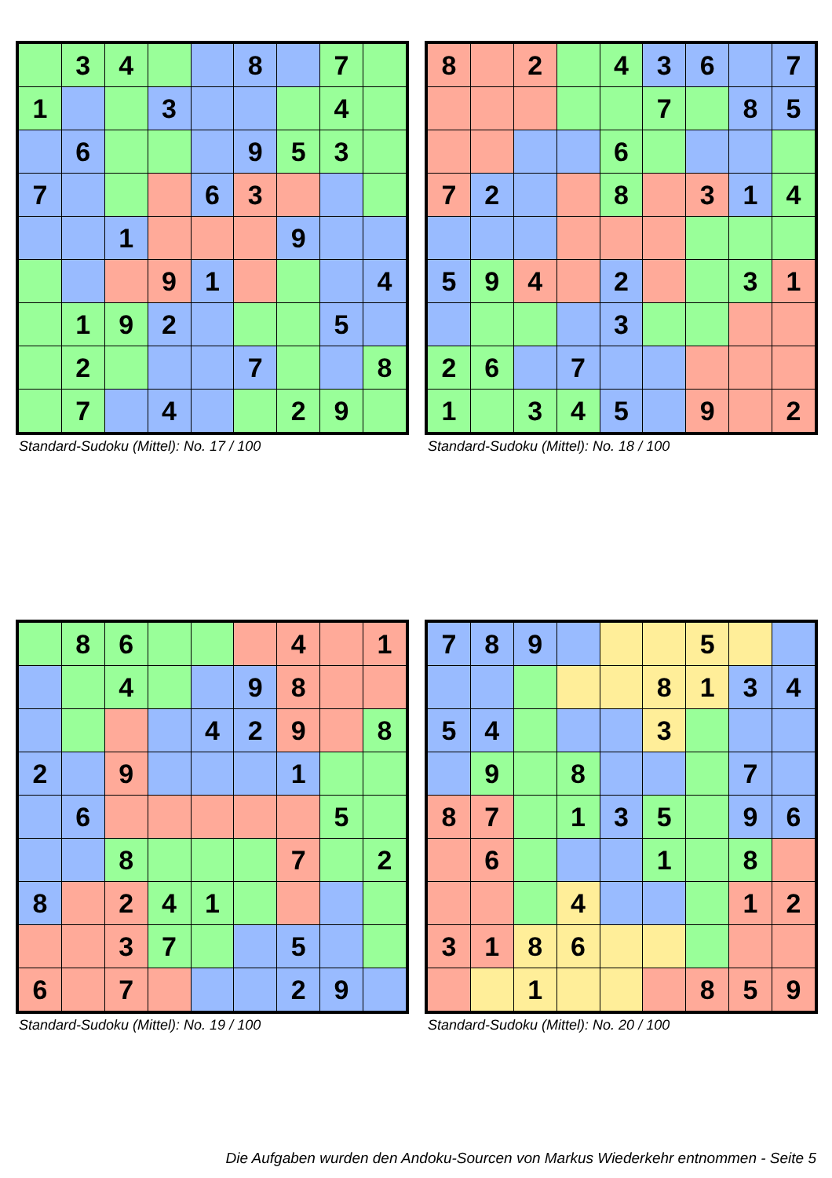| | 3 | 4 | | | 8 | | 7 | |
| 1 | | | 3 | | | | 4 | |
| | 6 | | | | 9 | 5 | 3 | |
| 7 | | | | 6 | 3 | | | |
| | | 1 | | | | 9 | | |
| | | | 9 | 1 | | | | 4 |
| | 1 | 9 | 2 | | | | 5 | |
| | 2 | | | | 7 | | | 8 |
| | 7 | | 4 | | | 2 | 9 | |
Standard-Sudoku (Mittel): No. 17 / 100
| 8 | | 2 | | 4 | 3 | 6 | | 7 |
| | | | | | 7 | | 8 | 5 |
| | | | | 6 | | | | |
| 7 | 2 | | | 8 | | 3 | 1 | 4 |
| 5 | 9 | 4 | | 2 | | | 3 | 1 |
| | | | | 3 | | | | |
| 2 | 6 | | 7 | | | | | |
| 1 | | 3 | 4 | 5 | | 9 | | 2 |
Standard-Sudoku (Mittel): No. 18 / 100
| | 8 | 6 | | | | 4 | | 1 |
| | | 4 | | | 9 | 8 | | |
| | | | | 4 | 2 | 9 | | 8 |
| 2 | | 9 | | | | 1 | | |
| | 6 | | | | | | 5 | |
| | | 8 | | | | 7 | | 2 |
| 8 | | 2 | 4 | 1 | | | | |
| | | 3 | 7 | | | 5 | | |
| 6 | | 7 | | | | 2 | 9 | |
Standard-Sudoku (Mittel): No. 19 / 100
| 7 | 8 | 9 | | | | 5 | | |
| | | | | | 8 | 1 | 3 | 4 |
| 5 | 4 | | | | 3 | | | |
| | 9 | | 8 | | | | 7 | |
| 8 | 7 | | 1 | 3 | 5 | | 9 | 6 |
| | 6 | | | | 1 | | 8 | |
| | | | 4 | | | | 1 | 2 |
| 3 | 1 | 8 | 6 | | | | | |
| | | 1 | | | | 8 | 5 | 9 |
Standard-Sudoku (Mittel): No. 20 / 100
Die Aufgaben wurden den Andoku-Sourcen von Markus Wiederkehr entnommen - Seite 5